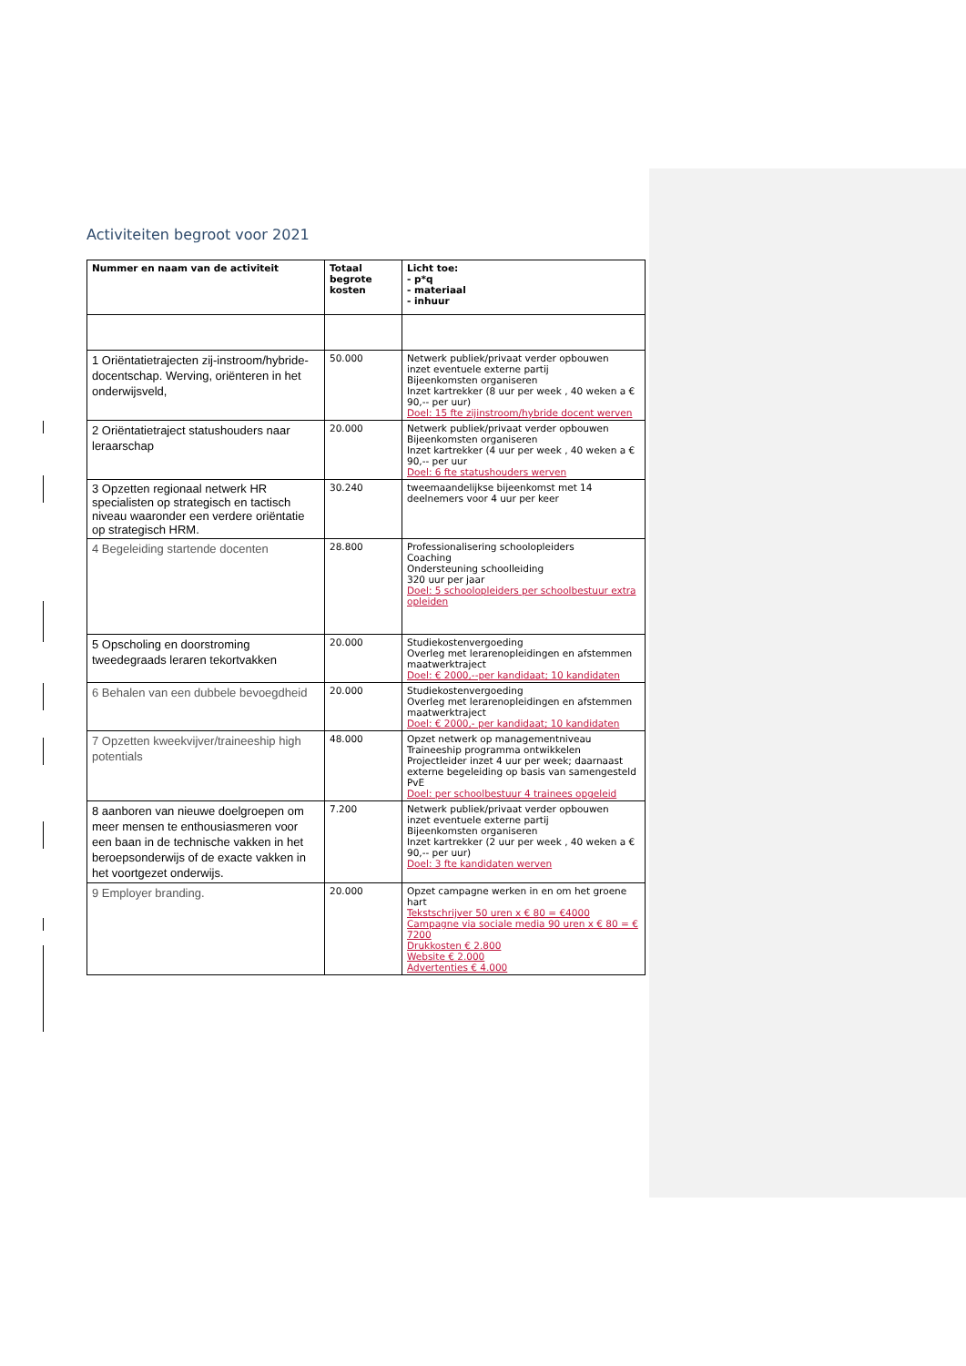Activiteiten begroot voor 2021
| Nummer en naam van de activiteit | Totaal begrote kosten | Licht toe: - p*q - materiaal - inhuur |
| --- | --- | --- |
| 1 Oriëntatietrajecten zij-instroom/hybride-docentschap. Werving, oriënteren in het onderwijsveld, | 50.000 | Netwerk publiek/privaat verder opbouwen inzet eventuele externe partij Bijeenkomsten organiseren Inzet kartrekker (8 uur per week , 40 weken a € 90,-- per uur) Doel: 15 fte zijinstroom/hybride docent werven |
| 2 Oriëntatietraject statushouders naar leraarschap | 20.000 | Netwerk publiek/privaat verder opbouwen Bijeenkomsten organiseren Inzet kartrekker (4 uur per week , 40 weken a € 90,-- per uur Doel: 6 fte statushouders werven |
| 3 Opzetten regionaal netwerk HR specialisten op strategisch en tactisch niveau waaronder een verdere oriëntatie op strategisch HRM. | 30.240 | tweemaandelijkse bijeenkomst met 14 deelnemers voor 4 uur per keer |
| 4 Begeleiding startende docenten | 28.800 | Professionalisering schoolopleiders Coaching Ondersteuning schoolleiding 320 uur per jaar Doel: 5 schoolopleiders per schoolbestuur extra opleiden |
| 5 Opscholing en doorstroming tweedegraads leraren tekortvakken | 20.000 | Studiekostenvergoeding Overleg met lerarenopleidingen en afstemmen maatwerktraject Doel: € 2000,--per kandidaat; 10 kandidaten |
| 6 Behalen van een dubbele bevoegdheid | 20.000 | Studiekostenvergoeding Overleg met lerarenopleidingen en afstemmen maatwerktraject Doel: € 2000,- per kandidaat; 10 kandidaten |
| 7 Opzetten kweekvijver/traineeship high potentials | 48.000 | Opzet netwerk op managementniveau Traineeship programma ontwikkelen Projectleider inzet 4 uur per week; daarnaast externe begeleiding op basis van samengesteld PvE Doel: per schoolbestuur 4 trainees opgeleid |
| 8 aanboren van nieuwe doelgroepen om meer mensen te enthousiasmeren voor een baan in de technische vakken in het beroepsonderwijs of de exacte vakken in het voortgezet onderwijs. | 7.200 | Netwerk publiek/privaat verder opbouwen inzet eventuele externe partij Bijeenkomsten organiseren Inzet kartrekker (2 uur per week , 40 weken a € 90,-- per uur) Doel: 3 fte kandidaten werven |
| 9 Employer branding. | 20.000 | Opzet campagne werken in en om het groene hart Tekstschrijver 50 uren x € 80 = €4000 Campagne via sociale media 90 uren x € 80 = € 7200 Drukkosten € 2.800 Website € 2.000 Advertenties € 4.000 |